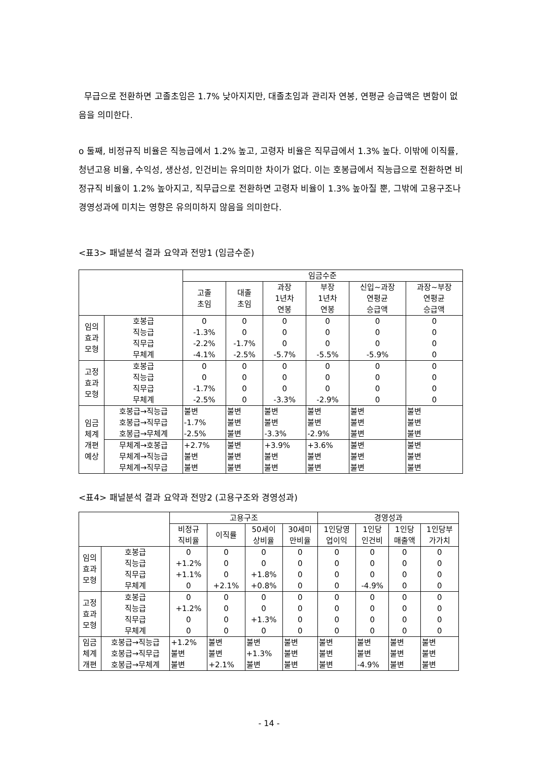무급으로 전환하면 고졸초임은 1.7% 낮아지지만, 대졸초임과 관리자 연봉, 연평균 승급액은 변함이 없음을 의미한다.
o 둘째, 비정규직 비율은 직능급에서 1.2% 높고, 고령자 비율은 직무급에서 1.3% 높다. 이밖에 이직률, 청년고용 비율, 수익성, 생산성, 인건비는 유의미한 차이가 없다. 이는 호봉급에서 직능급으로 전환하면 비정규직 비율이 1.2% 높아지고, 직무급으로 전환하면 고령자 비율이 1.3% 높아질 뿐, 그밖에 고용구조나 경영성과에 미치는 영향은 유의미하지 않음을 의미한다.
<표3> 패널분석 결과 요약과 전망1 (임금수준)
| | | 임금수준 | | | | | |
| --- | --- | --- | --- | --- | --- | --- | --- |
| | | 고졸 초임 | 대졸 초임 | 과장 1년차 연봉 | 부장 1년차 연봉 | 신입~과장 연평균 승급액 | 과장~부장 연평균 승급액 |
| 임의 효과 모형 | 호봉급 직능급 직무급 무체계 | 0 -1.3% -2.2% -4.1% | 0 0 -1.7% -2.5% | 0 0 0 -5.7% | 0 0 0 -5.5% | 0 0 0 -5.9% | 0 0 0 0 |
| 고정 효과 모형 | 호봉급 직능급 직무급 무체계 | 0 0 -1.7% -2.5% | 0 0 0 0 | 0 0 0 -3.3% | 0 0 0 -2.9% | 0 0 0 0 | 0 0 0 0 |
| 임금 체계 개편 예상 | 호봉급→직능급 호봉급→직무급 호봉급→무체계 | 불변 -1.7% -2.5% | 불변 불변 불변 | 불변 불변 -3.3% | 불변 불변 -2.9% | 불변 불변 불변 | 불변 불변 불변 |
| | 무체계→호봉급 무체계→직능급 무체계→직무급 | +2.7% 불변 불변 | 불변 불변 불변 | +3.9% 불변 불변 | +3.6% 불변 불변 | 불변 불변 불변 | 불변 불변 불변 |
<표4> 패널분석 결과 요약과 전망2 (고용구조와 경영성과)
| | | 고용구조 | | | | 경영성과 | | | |
| --- | --- | --- | --- | --- | --- | --- | --- | --- | --- |
| | | 비정규 직비율 | 이직률 | 50세이 상비율 | 30세미 만비율 | 1인당영 업이익 | 1인당 인건비 | 1인당 매출액 | 1인당부 가가치 |
| 임의 효과 모형 | 호봉급 직능급 직무급 무체계 | 0 +1.2% +1.1% 0 | 0 0 0 +2.1% | 0 0 +1.8% +0.8% | 0 0 0 0 | 0 0 0 0 | 0 0 0 -4.9% | 0 0 0 0 | 0 0 0 0 |
| 고정 효과 모형 | 호봉급 직능급 직무급 무체계 | 0 +1.2% 0 0 | 0 0 0 0 | 0 0 +1.3% 0 | 0 0 0 0 | 0 0 0 0 | 0 0 0 0 | 0 0 0 0 | 0 0 0 0 |
| 임금 체계 개편 | 호봉급→직능급 호봉급→직무급 호봉급→무체계 | +1.2% 불변 불변 | 불변 불변 +2.1% | 불변 +1.3% 불변 | 불변 불변 불변 | 불변 불변 불변 | 불변 불변 -4.9% | 불변 불변 불변 | 불변 불변 불변 |
- 14 -